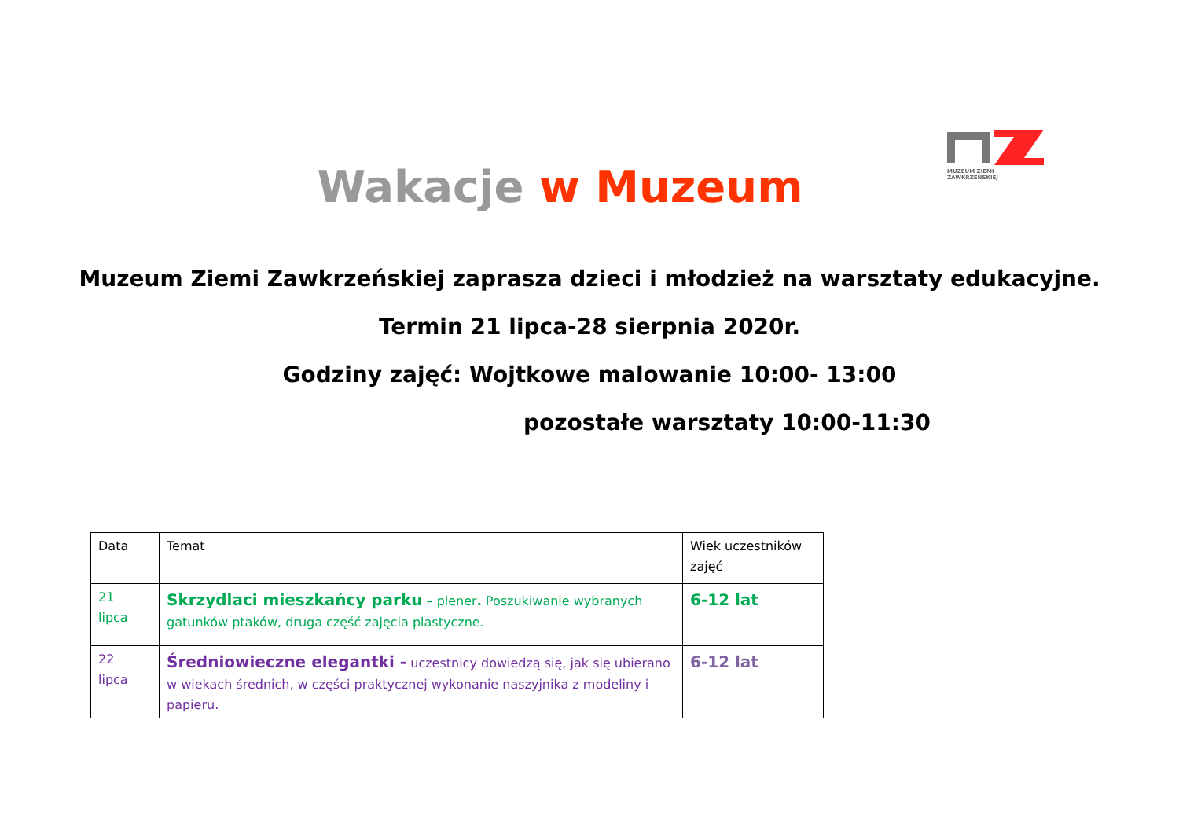MUZEUM ZIEMI ZAWKRZEŃSKIEJ
Wakacje w Muzeum
Muzeum Ziemi Zawkrzeńskiej zaprasza dzieci i młodzież na warsztaty edukacyjne.
Termin 21 lipca-28 sierpnia 2020r.
Godziny zajęć: Wojtkowe malowanie 10:00- 13:00
pozostałe warsztaty 10:00-11:30
| Data | Temat | Wiek uczestników zajęć |
| --- | --- | --- |
| 21 lipca | Skrzydlaci mieszkańcy parku – plener . Poszukiwanie wybranych gatunków ptaków, druga część zajęcia plastyczne. | 6-12 lat |
| 22 lipca | Średniowieczne elegantki - uczestnicy dowiedzą się, jak się ubierano w wiekach średnich, w części praktycznej wykonanie naszyjnika z modeliny i papieru. | 6-12 lat |